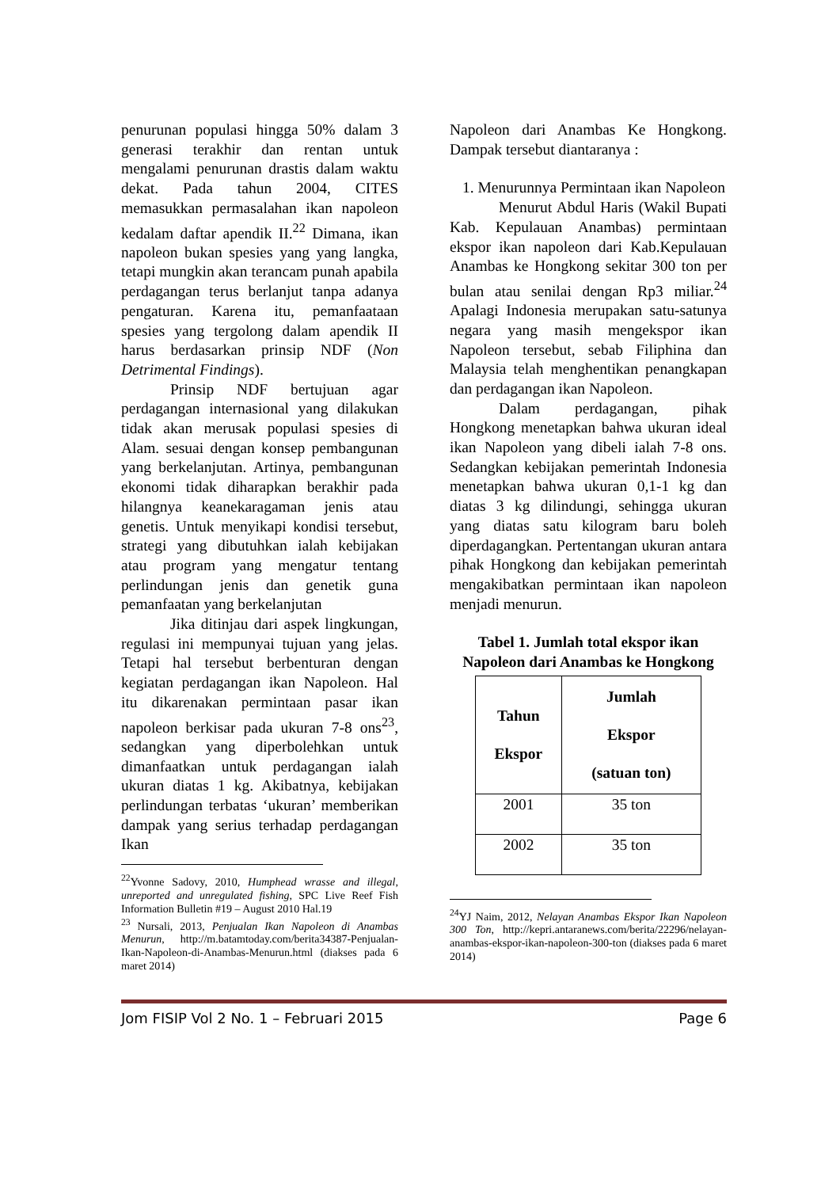penurunan populasi hingga 50% dalam 3 generasi terakhir dan rentan untuk mengalami penurunan drastis dalam waktu dekat. Pada tahun 2004, CITES memasukkan permasalahan ikan napoleon kedalam daftar apendik II.<sup>22</sup> Dimana, ikan napoleon bukan spesies yang yang langka, tetapi mungkin akan terancam punah apabila perdagangan terus berlanjut tanpa adanya pengaturan. Karena itu, pemanfaataan spesies yang tergolong dalam apendik II harus berdasarkan prinsip NDF (Non Detrimental Findings).
Prinsip NDF bertujuan agar perdagangan internasional yang dilakukan tidak akan merusak populasi spesies di Alam. sesuai dengan konsep pembangunan yang berkelanjutan. Artinya, pembangunan ekonomi tidak diharapkan berakhir pada hilangnya keanekaragaman jenis atau genetis. Untuk menyikapi kondisi tersebut, strategi yang dibutuhkan ialah kebijakan atau program yang mengatur tentang perlindungan jenis dan genetik guna pemanfaatan yang berkelanjutan
Jika ditinjau dari aspek lingkungan, regulasi ini mempunyai tujuan yang jelas. Tetapi hal tersebut berbenturan dengan kegiatan perdagangan ikan Napoleon. Hal itu dikarenakan permintaan pasar ikan napoleon berkisar pada ukuran 7-8 ons<sup>23</sup>, sedangkan yang diperbolehkan untuk dimanfaatkan untuk perdagangan ialah ukuran diatas 1 kg. Akibatnya, kebijakan perlindungan terbatas ‘ukuran’ memberikan dampak yang serius terhadap perdagangan Ikan
<sup>22</sup> Yvonne Sadovy, 2010, Humphead wrasse and illegal, unreported and unregulated fishing, SPC Live Reef Fish Information Bulletin #19 – August 2010 Hal.19
<sup>23</sup> Nursali, 2013, Penjualan Ikan Napoleon di Anambas Menurun, http://m.batamtoday.com/berita34387-Penjualan-Ikan-Napoleon-di-Anambas-Menurun.html (diakses pada 6 maret 2014)
Napoleon dari Anambas Ke Hongkong. Dampak tersebut diantaranya :
1. Menurunnya Permintaan ikan Napoleon
Menurut Abdul Haris (Wakil Bupati Kab. Kepulauan Anambas) permintaan ekspor ikan napoleon dari Kab.Kepulauan Anambas ke Hongkong sekitar 300 ton per bulan atau senilai dengan Rp3 miliar.<sup>24</sup> Apalagi Indonesia merupakan satu-satunya negara yang masih mengekspor ikan Napoleon tersebut, sebab Filiphina dan Malaysia telah menghentikan penangkapan dan perdagangan ikan Napoleon.
Dalam perdagangan, pihak Hongkong menetapkan bahwa ukuran ideal ikan Napoleon yang dibeli ialah 7-8 ons. Sedangkan kebijakan pemerintah Indonesia menetapkan bahwa ukuran 0,1-1 kg dan diatas 3 kg dilindungi, sehingga ukuran yang diatas satu kilogram baru boleh diperdagangkan. Pertentangan ukuran antara pihak Hongkong dan kebijakan pemerintah mengakibatkan permintaan ikan napoleon menjadi menurun.
Tabel 1. Jumlah total ekspor ikan Napoleon dari Anambas ke Hongkong
| Tahun Ekspor | Jumlah Ekspor (satuan ton) |
| --- | --- |
| 2001 | 35 ton |
| 2002 | 35 ton |
<sup>24</sup> YJ Naim, 2012, Nelayan Anambas Ekspor Ikan Napoleon 300 Ton, http://kepri.antaranews.com/berita/22296/nelayan-anambas-ekspor-ikan-napoleon-300-ton (diakses pada 6 maret 2014)
Jom FISIP Vol 2 No. 1 – Februari 2015 Page 6